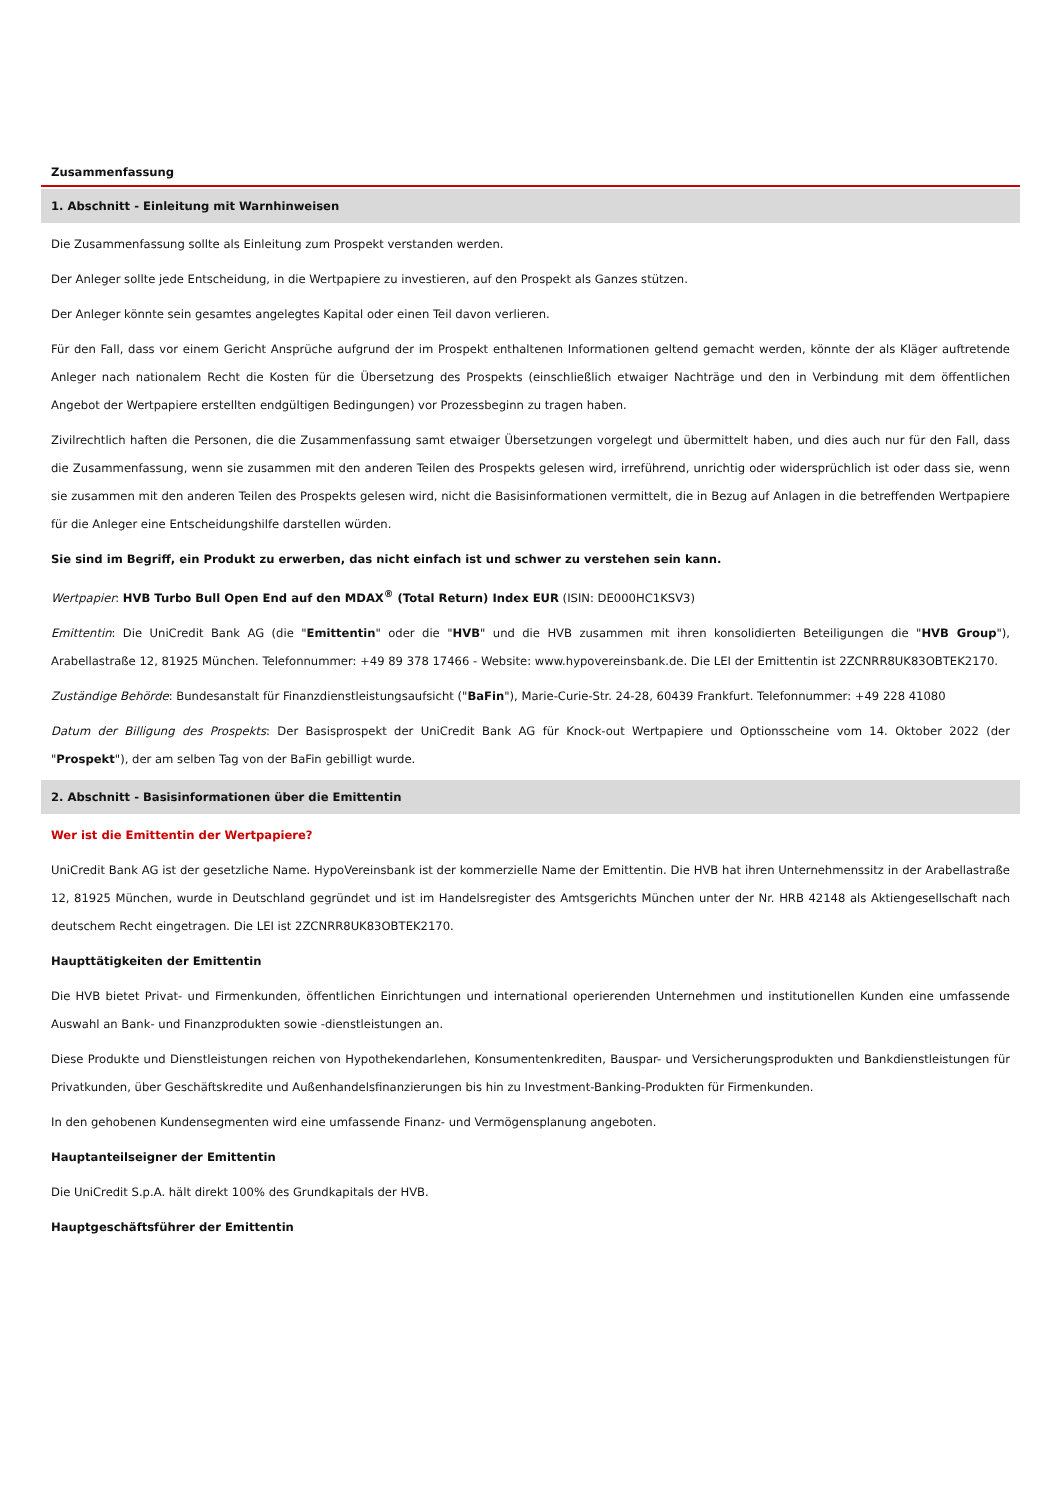Zusammenfassung
1. Abschnitt - Einleitung mit Warnhinweisen
Die Zusammenfassung sollte als Einleitung zum Prospekt verstanden werden.
Der Anleger sollte jede Entscheidung, in die Wertpapiere zu investieren, auf den Prospekt als Ganzes stützen.
Der Anleger könnte sein gesamtes angelegtes Kapital oder einen Teil davon verlieren.
Für den Fall, dass vor einem Gericht Ansprüche aufgrund der im Prospekt enthaltenen Informationen geltend gemacht werden, könnte der als Kläger auftretende Anleger nach nationalem Recht die Kosten für die Übersetzung des Prospekts (einschließlich etwaiger Nachträge und den in Verbindung mit dem öffentlichen Angebot der Wertpapiere erstellten endgültigen Bedingungen) vor Prozessbeginn zu tragen haben.
Zivilrechtlich haften die Personen, die die Zusammenfassung samt etwaiger Übersetzungen vorgelegt und übermittelt haben, und dies auch nur für den Fall, dass die Zusammenfassung, wenn sie zusammen mit den anderen Teilen des Prospekts gelesen wird, irreführend, unrichtig oder widersprüchlich ist oder dass sie, wenn sie zusammen mit den anderen Teilen des Prospekts gelesen wird, nicht die Basisinformationen vermittelt, die in Bezug auf Anlagen in die betreffenden Wertpapiere für die Anleger eine Entscheidungshilfe darstellen würden.
Sie sind im Begriff, ein Produkt zu erwerben, das nicht einfach ist und schwer zu verstehen sein kann.
Wertpapier: HVB Turbo Bull Open End auf den MDAX<sup>®</sup> (Total Return) Index EUR (ISIN: DE000HC1KSV3)
Emittentin: Die UniCredit Bank AG (die "Emittentin" oder die "HVB" und die HVB zusammen mit ihren konsolidierten Beteiligungen die "HVB Group"), Arabellastraße 12, 81925 München. Telefonnummer: +49 89 378 17466 - Website: www.hypovereinsbank.de. Die LEI der Emittentin ist 2ZCNRR8UK83OBTEK2170.
Zuständige Behörde: Bundesanstalt für Finanzdienstleistungsaufsicht ("BaFin"), Marie-Curie-Str. 24-28, 60439 Frankfurt. Telefonnummer: +49 228 41080
Datum der Billigung des Prospekts: Der Basisprospekt der UniCredit Bank AG für Knock-out Wertpapiere und Optionsscheine vom 14. Oktober 2022 (der "Prospekt"), der am selben Tag von der BaFin gebilligt wurde.
2. Abschnitt - Basisinformationen über die Emittentin
Wer ist die Emittentin der Wertpapiere?
UniCredit Bank AG ist der gesetzliche Name. HypoVereinsbank ist der kommerzielle Name der Emittentin. Die HVB hat ihren Unternehmenssitz in der Arabellastraße 12, 81925 München, wurde in Deutschland gegründet und ist im Handelsregister des Amtsgerichts München unter der Nr. HRB 42148 als Aktiengesellschaft nach deutschem Recht eingetragen. Die LEI ist 2ZCNRR8UK83OBTEK2170.
Haupttätigkeiten der Emittentin
Die HVB bietet Privat- und Firmenkunden, öffentlichen Einrichtungen und international operierenden Unternehmen und institutionellen Kunden eine umfassende Auswahl an Bank- und Finanzprodukten sowie -dienstleistungen an.
Diese Produkte und Dienstleistungen reichen von Hypothekendarlehen, Konsumentenkrediten, Bauspar- und Versicherungsprodukten und Bankdienstleistungen für Privatkunden, über Geschäftskredite und Außenhandelsfinanzierungen bis hin zu Investment-Banking-Produkten für Firmenkunden.
In den gehobenen Kundensegmenten wird eine umfassende Finanz- und Vermögensplanung angeboten.
Hauptanteilseigner der Emittentin
Die UniCredit S.p.A. hält direkt 100% des Grundkapitals der HVB.
Hauptgeschäftsführer der Emittentin